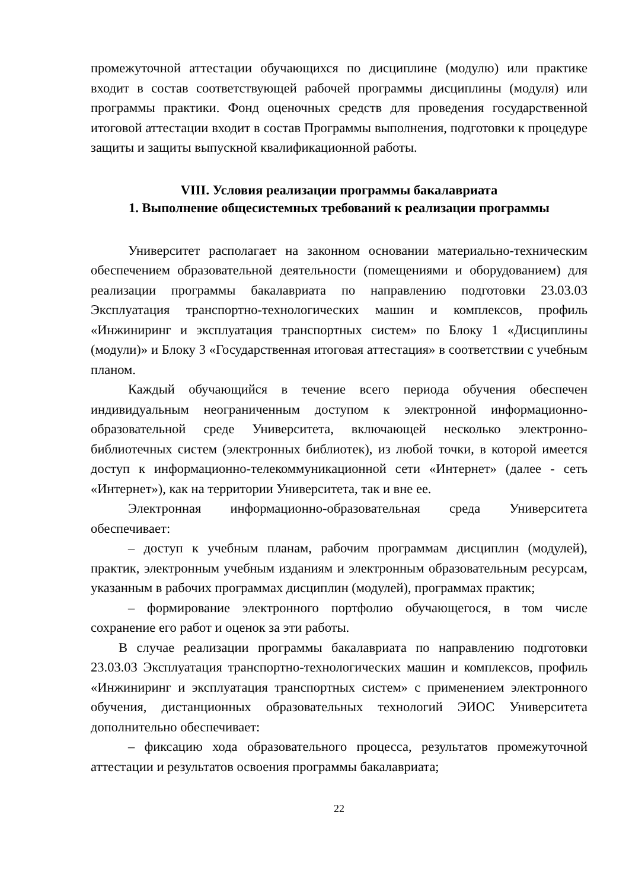промежуточной аттестации обучающихся по дисциплине (модулю) или практике входит в состав соответствующей рабочей программы дисциплины (модуля) или программы практики. Фонд оценочных средств для проведения государственной итоговой аттестации входит в состав Программы выполнения, подготовки к процедуре защиты и защиты выпускной квалификационной работы.
VIII. Условия реализации программы бакалавриата
1. Выполнение общесистемных требований к реализации программы
Университет располагает на законном основании материально-техническим обеспечением образовательной деятельности (помещениями и оборудованием) для реализации программы бакалавриата по направлению подготовки 23.03.03 Эксплуатация транспортно-технологических машин и комплексов, профиль «Инжиниринг и эксплуатация транспортных систем» по Блоку 1 «Дисциплины (модули)» и Блоку 3 «Государственная итоговая аттестация» в соответствии с учебным планом.
Каждый обучающийся в течение всего периода обучения обеспечен индивидуальным неограниченным доступом к электронной информационно-образовательной среде Университета, включающей несколько электронно-библиотечных систем (электронных библиотек), из любой точки, в которой имеется доступ к информационно-телекоммуникационной сети «Интернет» (далее - сеть «Интернет»), как на территории Университета, так и вне ее.
Электронная информационно-образовательная среда Университета обеспечивает:
– доступ к учебным планам, рабочим программам дисциплин (модулей), практик, электронным учебным изданиям и электронным образовательным ресурсам, указанным в рабочих программах дисциплин (модулей), программах практик;
– формирование электронного портфолио обучающегося, в том числе сохранение его работ и оценок за эти работы.
В случае реализации программы бакалавриата по направлению подготовки 23.03.03 Эксплуатация транспортно-технологических машин и комплексов, профиль «Инжиниринг и эксплуатация транспортных систем» с применением электронного обучения, дистанционных образовательных технологий ЭИОС Университета дополнительно обеспечивает:
– фиксацию хода образовательного процесса, результатов промежуточной аттестации и результатов освоения программы бакалавриата;
22